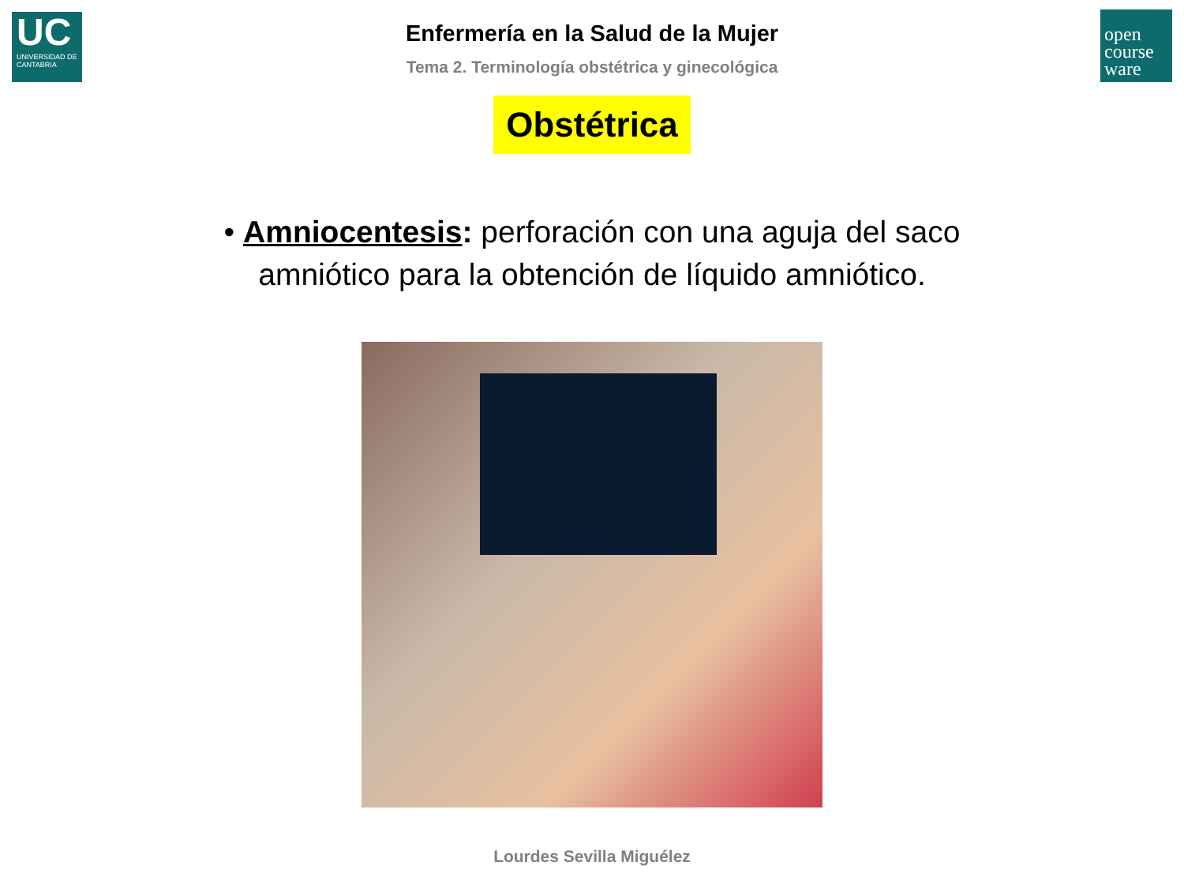UC
UNIVERSIDAD DE CANTABRIA
open course ware
Enfermería en la Salud de la Mujer
Tema 2. Terminología obstétrica y ginecológica
Obstétrica
• Amniocentesis: perforación con una aguja del saco amniótico para la obtención de líquido amniótico.
Lourdes Sevilla Miguélez